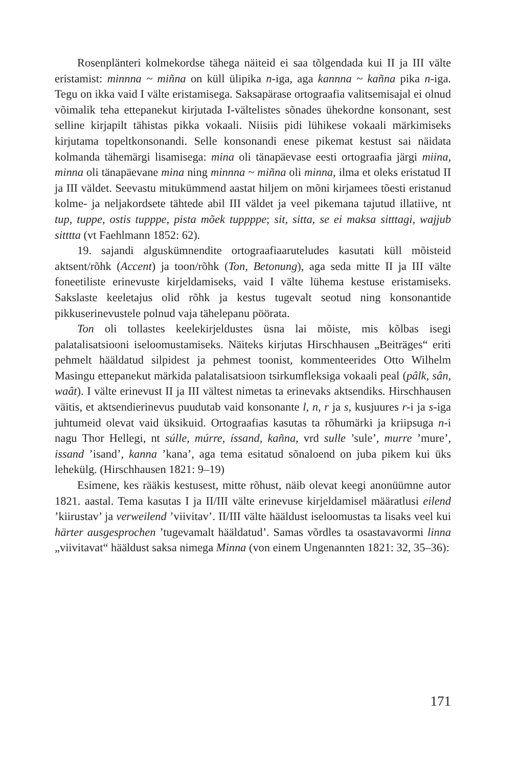Rosenplänteri kolmekordse tähega näiteid ei saa tõlgendada kui II ja III välte eristamist: minnna ~ miñna on küll ülipika n-iga, aga kannna ~ kañna pika n-iga. Tegu on ikka vaid I välte eristamisega. Saksapärase ortograafia valitsemisajal ei olnud võimalik teha ettepanekut kirjutada I-vältelistes sõnades ühekordne konsonant, sest selline kirjapilt tähistas pikka vokaali. Niisiis pidi lühikese vokaali märkimiseks kirjutama topeltkonsonandi. Selle konsonandi enese pikemat kestust sai näidata kolmanda tähemärgi lisamisega: mina oli tänapäevase eesti ortograafia järgi miina, minna oli tänapäevane mina ning minnna ~ miñna oli minna, ilma et oleks eristatud II ja III väldet. Seevastu mitukümmend aastat hiljem on mõni kirjamees tõesti eristanud kolme- ja neljakordsete tähtede abil III väldet ja veel pikemana tajutud illatiive, nt tup, tuppe, ostis tupppe, pista mõek tuppppe; sit, sitta, se ei maksa sitttagi, wajjub sitttta (vt Faehlmann 1852: 62).
19. sajandi alguskümnendite ortograafiaaruteludes kasutati küll mõisteid aktsent/rõhk (Accent) ja toon/rõhk (Ton, Betonung), aga seda mitte II ja III välte foneetiliste erinevuste kirjeldamiseks, vaid I välte lühema kestuse eristamiseks. Sakslaste keeletajus olid rõhk ja kestus tugevalt seotud ning konsonantide pikkuserinevustele polnud vaja tähelepanu pöörata.
Ton oli tollastes keelekirjeldustes üsna lai mõiste, mis kõlbas isegi palatalisatsiooni iseloomustamiseks. Näiteks kirjutas Hirschhausen „Beiträges“ eriti pehmelt hääldatud silpidest ja pehmest toonist, kommenteerides Otto Wilhelm Masingu ettepanekut märkida palatalisatsioon tsirkumfleksiga vokaali peal (pâlk, sân, waât). I välte erinevust II ja III vältest nimetas ta erinevaks aktsendiks. Hirschhausen väitis, et aktsendierinevus puudutab vaid konsonante l, n, r ja s, kusjuures r-i ja s-iga juhtumeid olevat vaid üksikuid. Ortograafias kasutas ta rõhumärki ja kriipsuga n-i nagu Thor Hellegi, nt súlle, múrre, íssand, kañna, vrd sulle ’sule’, murre ’mure’, issand ’isand’, kanna ’kana’, aga tema esitatud sõnaloend on juba pikem kui üks lehekülg. (Hirschhausen 1821: 9–19)
Esimene, kes rääkis kestusest, mitte rõhust, näib olevat keegi anonüümne autor 1821. aastal. Tema kasutas I ja II/III välte erinevuse kirjeldamisel määratlusi eilend ’kiirustav’ ja verweilend ’viivitav’. II/III välte hääldust iseloomustas ta lisaks veel kui härter ausgesprochen ’tugevamalt hääldatud’. Samas võrdles ta osastavavormi linna „viivitavat“ hääldust saksa nimega Minna (von einem Ungenannten 1821: 32, 35–36):
171